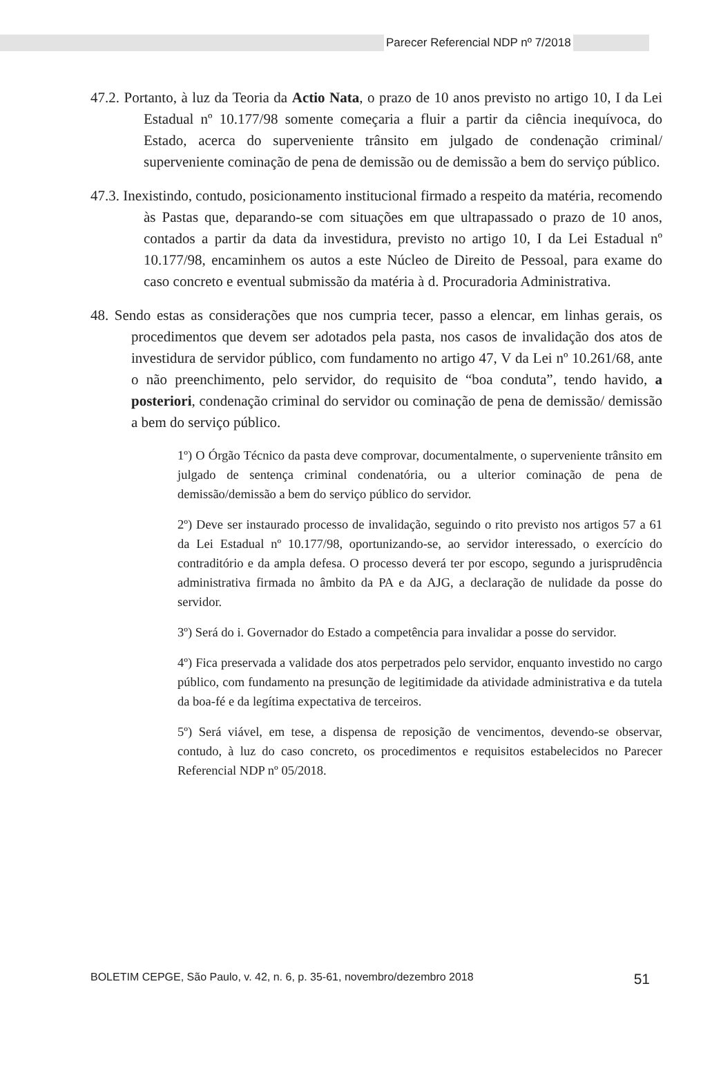Parecer Referencial NDP nº 7/2018
47.2. Portanto, à luz da Teoria da Actio Nata, o prazo de 10 anos previsto no artigo 10, I da Lei Estadual nº 10.177/98 somente começaria a fluir a partir da ciência inequívoca, do Estado, acerca do superveniente trânsito em julgado de condenação criminal/ superveniente cominação de pena de demissão ou de demissão a bem do serviço público.
47.3. Inexistindo, contudo, posicionamento institucional firmado a respeito da matéria, recomendo às Pastas que, deparando-se com situações em que ultrapassado o prazo de 10 anos, contados a partir da data da investidura, previsto no artigo 10, I da Lei Estadual nº 10.177/98, encaminhem os autos a este Núcleo de Direito de Pessoal, para exame do caso concreto e eventual submissão da matéria à d. Procuradoria Administrativa.
48. Sendo estas as considerações que nos cumpria tecer, passo a elencar, em linhas gerais, os procedimentos que devem ser adotados pela pasta, nos casos de invalidação dos atos de investidura de servidor público, com fundamento no artigo 47, V da Lei nº 10.261/68, ante o não preenchimento, pelo servidor, do requisito de “boa conduta”, tendo havido, a posteriori, condenação criminal do servidor ou cominação de pena de demissão/ demissão a bem do serviço público.
1º) O Órgão Técnico da pasta deve comprovar, documentalmente, o superveniente trânsito em julgado de sentença criminal condenatória, ou a ulterior cominação de pena de demissão/demissão a bem do serviço público do servidor.
2º) Deve ser instaurado processo de invalidação, seguindo o rito previsto nos artigos 57 a 61 da Lei Estadual nº 10.177/98, oportunizando-se, ao servidor interessado, o exercício do contraditório e da ampla defesa. O processo deverá ter por escopo, segundo a jurisprudência administrativa firmada no âmbito da PA e da AJG, a declaração de nulidade da posse do servidor.
3º) Será do i. Governador do Estado a competência para invalidar a posse do servidor.
4º) Fica preservada a validade dos atos perpetrados pelo servidor, enquanto investido no cargo público, com fundamento na presunção de legitimidade da atividade administrativa e da tutela da boa-fé e da legítima expectativa de terceiros.
5º) Será viável, em tese, a dispensa de reposição de vencimentos, devendo-se observar, contudo, à luz do caso concreto, os procedimentos e requisitos estabelecidos no Parecer Referencial NDP nº 05/2018.
BOLETIM CEPGE, São Paulo, v. 42, n. 6, p. 35-61, novembro/dezembro 2018 51